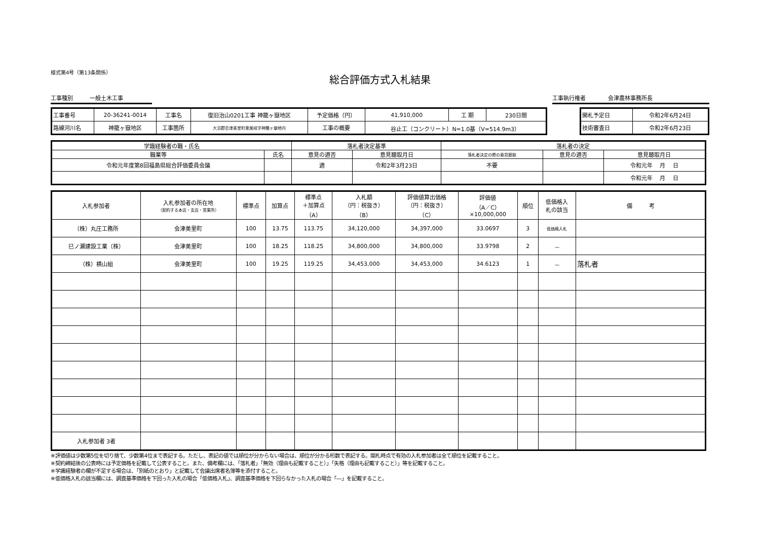様式第4号（第13条関係）
総合評価方式入札結果
工事種別　　　一般土木工事 工事執行権者　　　　会津農林事務所長
| 工事番号 | 20-36241-0014 | 工事名 | 復旧治山0201工事 神籠ヶ嶽地区 | 予定価格（円） | 41,910,000 | 工 期 | 230日間 |
| 路線河川名 | 神籠ヶ嶽地区 | 工事箇所 | 大沼郡会津美里町東尾岐字神籠ヶ嶽地内 | 工事の概要 | 谷止工（コンクリート）N=1.0基（V=514.9m3） | | |
| 開札予定日 | 令和2年6月24日 |
| 技術審査日 | 令和2年6月23日 |
| 学識経験者の職・氏名 | | 落札者決定基準 | | 落札者の決定 | | |
| --- | --- | --- | --- | --- | --- | --- |
| 職業等 | 氏名 | 意見の適否 | 意見聴取月日 | 落札者決定の際の意見聴取 | 意見の適否 | 意見聴取月日 |
| 令和元年度第8回福島県総合評価委員会議 | | 適 | 令和2年3月23日 | 不要 | | 令和元年 月 日 |
| | | | | | | 令和元年 月 日 |
| 入札参加者 | 入札参加者の所在地 （契約する本店・支店・営業所） | 標準点 | 加算点 | 標準点 ＋加算点 （A） | 入札額 （円：税抜き） （B） | 評価値算出価格 （円：税抜き） （C） | 評価値 （A／C） ×10,000,000 | 順位 | 低価格入 札の該当 | 備 考 |
| --- | --- | --- | --- | --- | --- | --- | --- | --- | --- | --- |
| （株）丸庄工務所 | 会津美里町 | 100 | 13.75 | 113.75 | 34,120,000 | 34,397,000 | 33.0697 | 3 | 低価格入札 | |
| 巳ノ瀬建設工業（株） | 会津美里町 | 100 | 18.25 | 118.25 | 34,800,000 | 34,800,000 | 33.9798 | 2 | － | |
| （株）横山組 | 会津美里町 | 100 | 19.25 | 119.25 | 34,453,000 | 34,453,000 | 34.6123 | 1 | － | 落札者 |
| 入札参加者 3者 | | | | | | | | | | |
※評価値は少数第5位を切り捨て、少数第4位まで表記する。ただし、表記の値では順位が分からない場合は、順位が分かる桁数で表記する。開札時点で有効の入札参加者は全て順位を記載すること。
※契約締結後の公表時には予定価格を記載して公表すること。また、備考欄には、「落札者」「無効（理由も記載すること）」「失格（理由も記載すること）」等を記載すること。
※学識経験者の欄が不足する場合は、「別紙のとおり」と記載して会議出席者名簿等を添付すること。
※低価格入札の該当欄には、調査基準価格を下回った入札の場合「低価格入札」、調査基準価格を下回らなかった入札の場合「―」を記載すること。